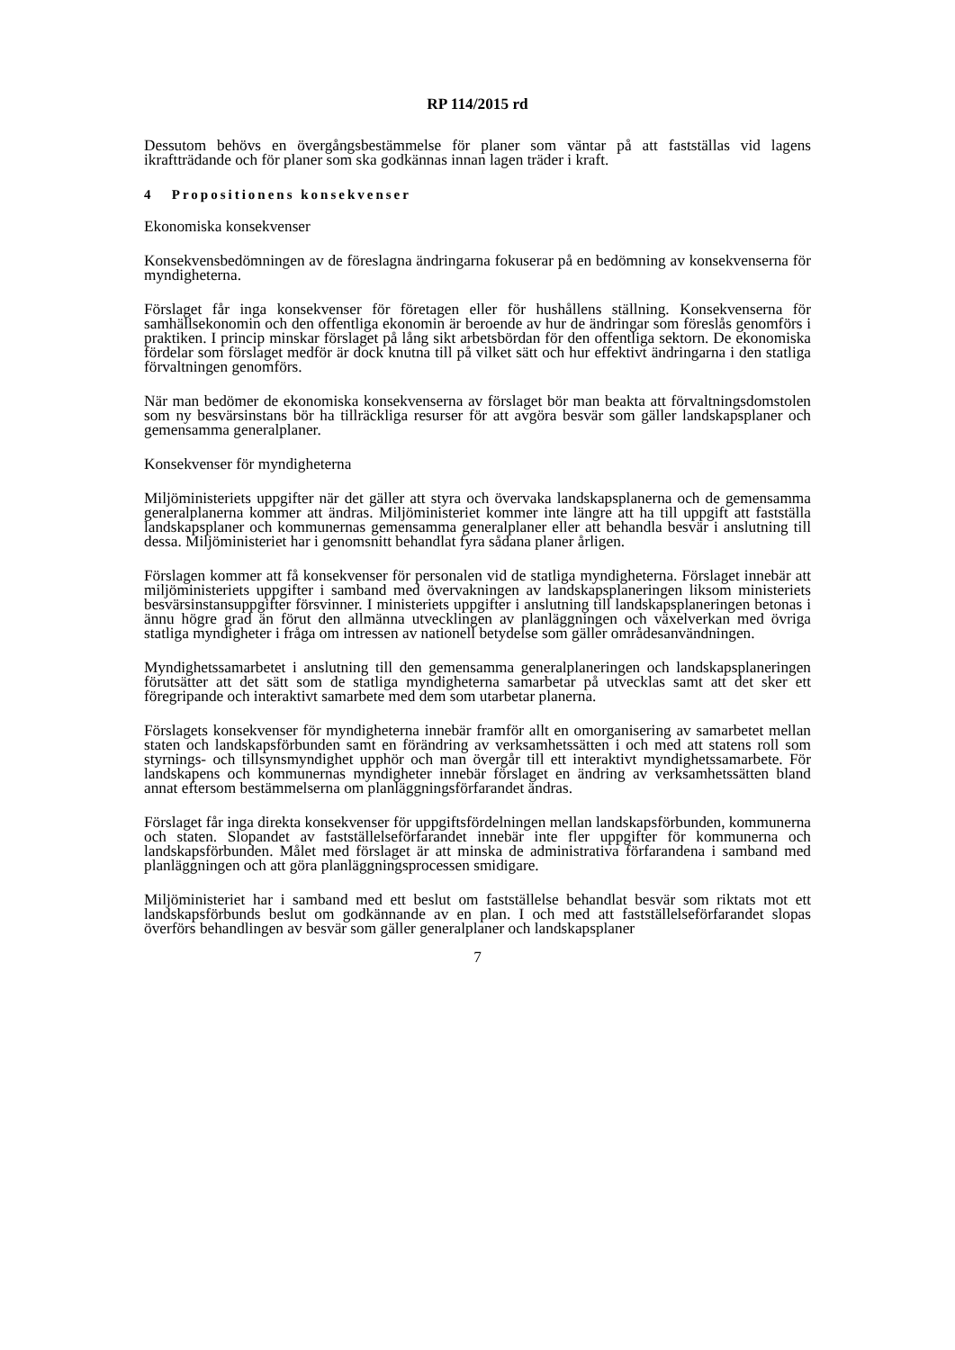RP 114/2015 rd
Dessutom behövs en övergångsbestämmelse för planer som väntar på att fastställas vid lagens ikraftträdande och för planer som ska godkännas innan lagen träder i kraft.
4 Propositionens konsekvenser
Ekonomiska konsekvenser
Konsekvensbedömningen av de föreslagna ändringarna fokuserar på en bedömning av konsekvenserna för myndigheterna.
Förslaget får inga konsekvenser för företagen eller för hushållens ställning. Konsekvenserna för samhällsekonomin och den offentliga ekonomin är beroende av hur de ändringar som föreslås genomförs i praktiken. I princip minskar förslaget på lång sikt arbetsbördan för den offentliga sektorn. De ekonomiska fördelar som förslaget medför är dock knutna till på vilket sätt och hur effektivt ändringarna i den statliga förvaltningen genomförs.
När man bedömer de ekonomiska konsekvenserna av förslaget bör man beakta att förvaltningsdomstolen som ny besvärsinstans bör ha tillräckliga resurser för att avgöra besvär som gäller landskapsplaner och gemensamma generalplaner.
Konsekvenser för myndigheterna
Miljöministeriets uppgifter när det gäller att styra och övervaka landskapsplanerna och de gemensamma generalplanerna kommer att ändras. Miljöministeriet kommer inte längre att ha till uppgift att fastställa landskapsplaner och kommunernas gemensamma generalplaner eller att behandla besvär i anslutning till dessa. Miljöministeriet har i genomsnitt behandlat fyra sådana planer årligen.
Förslagen kommer att få konsekvenser för personalen vid de statliga myndigheterna. Förslaget innebär att miljöministeriets uppgifter i samband med övervakningen av landskapsplaneringen liksom ministeriets besvärsinstansuppgifter försvinner. I ministeriets uppgifter i anslutning till landskapsplaneringen betonas i ännu högre grad än förut den allmänna utvecklingen av planläggningen och växelverkan med övriga statliga myndigheter i fråga om intressen av nationell betydelse som gäller områdesanvändningen.
Myndighetssamarbetet i anslutning till den gemensamma generalplaneringen och landskapsplaneringen förutsätter att det sätt som de statliga myndigheterna samarbetar på utvecklas samt att det sker ett föregripande och interaktivt samarbete med dem som utarbetar planerna.
Förslagets konsekvenser för myndigheterna innebär framför allt en omorganisering av samarbetet mellan staten och landskapsförbunden samt en förändring av verksamhetssätten i och med att statens roll som styrnings- och tillsynsmyndighet upphör och man övergår till ett interaktivt myndighetssamarbete. För landskapens och kommunernas myndigheter innebär förslaget en ändring av verksamhetssätten bland annat eftersom bestämmelserna om planläggningsförfarandet ändras.
Förslaget får inga direkta konsekvenser för uppgiftsfördelningen mellan landskapsförbunden, kommunerna och staten. Slopandet av fastställelseförfarandet innebär inte fler uppgifter för kommunerna och landskapsförbunden. Målet med förslaget är att minska de administrativa förfarandena i samband med planläggningen och att göra planläggningsprocessen smidigare.
Miljöministeriet har i samband med ett beslut om fastställelse behandlat besvär som riktats mot ett landskapsförbunds beslut om godkännande av en plan. I och med att fastställelseförfarandet slopas överförs behandlingen av besvär som gäller generalplaner och landskapsplaner
7